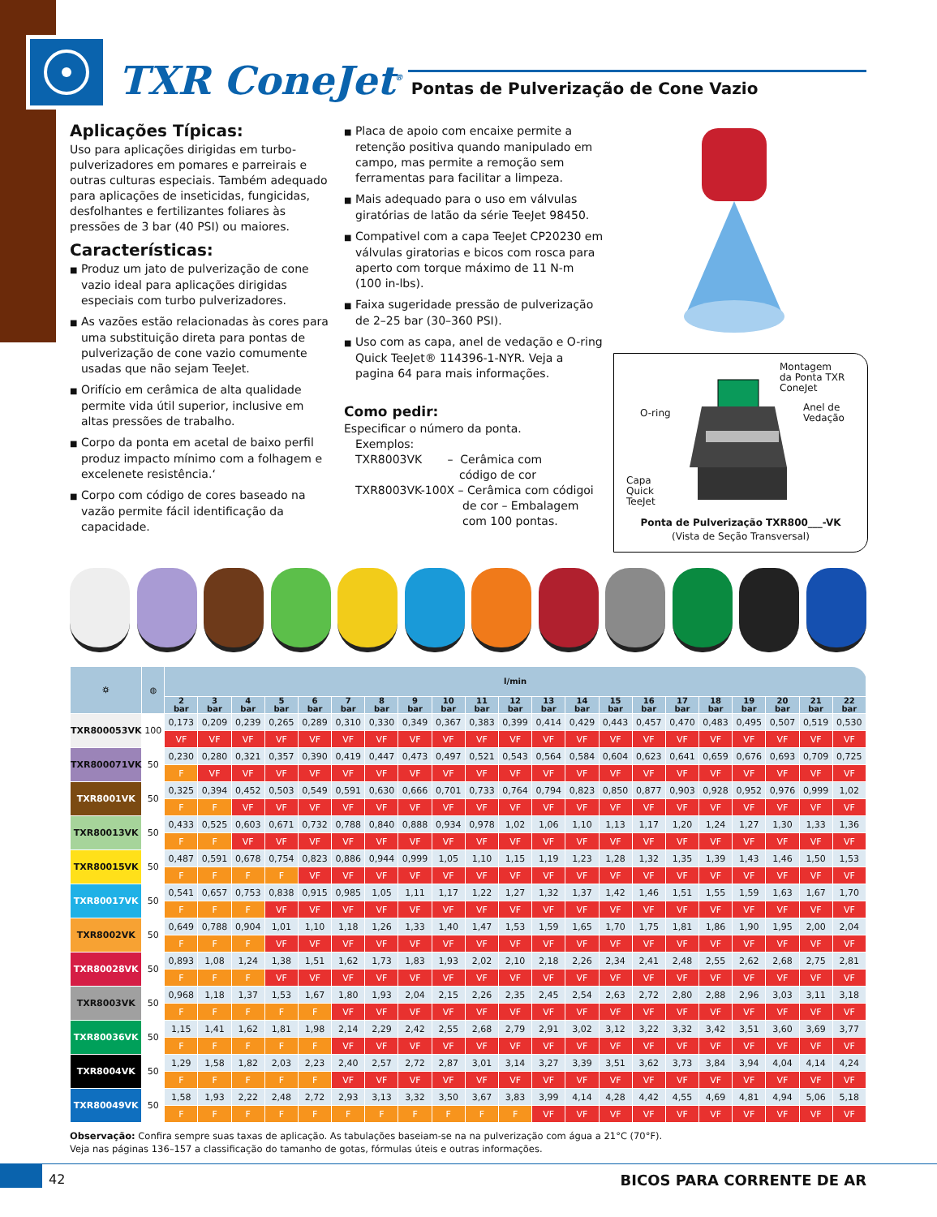TXR ConeJet<sup>®</sup>
Pontas de Pulverização de Cone Vazio
Aplicações Típicas:
Uso para aplicações dirigidas em turbo-pulverizadores em pomares e parreirais e outras culturas especiais. Também adequado para aplicações de inseticidas, fungicidas, desfolhantes e fertilizantes foliares às pressões de 3 bar (40 PSI) ou maiores.
Características:
■ Produz um jato de pulverização de cone vazio ideal para aplicações dirigidas especiais com turbo pulverizadores.
■ As vazões estão relacionadas às cores para uma substituição direta para pontas de pulverização de cone vazio comumente usadas que não sejam TeeJet.
■ Orifício em cerâmica de alta qualidade permite vida útil superior, inclusive em altas pressões de trabalho.
■ Corpo da ponta em acetal de baixo perfil produz impacto mínimo com a folhagem e excelenete resistência.‘
■ Corpo com código de cores baseado na vazão permite fácil identificação da capacidade.
■ Placa de apoio com encaixe permite a retenção positiva quando manipulado em campo, mas permite a remoção sem ferramentas para facilitar a limpeza.
■ Mais adequado para o uso em válvulas giratórias de latão da série TeeJet 98450.
■ Compativel com a capa TeeJet CP20230 em válvulas giratorias e bicos com rosca para aperto com torque máximo de 11 N-m (100 in-lbs).
■ Faixa sugeridade pressão de pulverização de 2–25 bar (30–360 PSI).
■ Uso com as capa, anel de vedação e O-ring Quick TeeJet® 114396-1-NYR. Veja a pagina 64 para mais informações.
Como pedir:
Especificar o número da ponta.
Exemplos:
TXR8003VK – Cerâmica com
código de cor
TXR8003VK-100X – Cerâmica com códigoi
de cor – Embalagem
com 100 pontas.
Montagem
da Ponta TXR
ConeJet
O-ring
Anel de
Vedação
Capa
Quick
TeeJet
Ponta de Pulverização TXR800___-VK
(Vista de Seção Transversal)
| ⛭ | ◍ | l/min | | | | | | | | | | | | | | | | | | | | |
| --- | --- | --- | --- | --- | --- | --- | --- | --- | --- | --- | --- | --- | --- | --- | --- | --- | --- | --- | --- | --- | --- | --- |
| | | 2 bar | 3 bar | 4 bar | 5 bar | 6 bar | 7 bar | 8 bar | 9 bar | 10 bar | 11 bar | 12 bar | 13 bar | 14 bar | 15 bar | 16 bar | 17 bar | 18 bar | 19 bar | 20 bar | 21 bar | 22 bar |
| TXR800053VK | 100 | 0,173 | 0,209 | 0,239 | 0,265 | 0,289 | 0,310 | 0,330 | 0,349 | 0,367 | 0,383 | 0,399 | 0,414 | 0,429 | 0,443 | 0,457 | 0,470 | 0,483 | 0,495 | 0,507 | 0,519 | 0,530 |
| | | VF | VF | VF | VF | VF | VF | VF | VF | VF | VF | VF | VF | VF | VF | VF | VF | VF | VF | VF | VF | VF |
| TXR800071VK | 50 | 0,230 | 0,280 | 0,321 | 0,357 | 0,390 | 0,419 | 0,447 | 0,473 | 0,497 | 0,521 | 0,543 | 0,564 | 0,584 | 0,604 | 0,623 | 0,641 | 0,659 | 0,676 | 0,693 | 0,709 | 0,725 |
| | | F | VF | VF | VF | VF | VF | VF | VF | VF | VF | VF | VF | VF | VF | VF | VF | VF | VF | VF | VF | VF |
| TXR8001VK | 50 | 0,325 | 0,394 | 0,452 | 0,503 | 0,549 | 0,591 | 0,630 | 0,666 | 0,701 | 0,733 | 0,764 | 0,794 | 0,823 | 0,850 | 0,877 | 0,903 | 0,928 | 0,952 | 0,976 | 0,999 | 1,02 |
| | | F | F | VF | VF | VF | VF | VF | VF | VF | VF | VF | VF | VF | VF | VF | VF | VF | VF | VF | VF | VF |
| TXR80013VK | 50 | 0,433 | 0,525 | 0,603 | 0,671 | 0,732 | 0,788 | 0,840 | 0,888 | 0,934 | 0,978 | 1,02 | 1,06 | 1,10 | 1,13 | 1,17 | 1,20 | 1,24 | 1,27 | 1,30 | 1,33 | 1,36 |
| | | F | F | VF | VF | VF | VF | VF | VF | VF | VF | VF | VF | VF | VF | VF | VF | VF | VF | VF | VF | VF |
| TXR80015VK | 50 | 0,487 | 0,591 | 0,678 | 0,754 | 0,823 | 0,886 | 0,944 | 0,999 | 1,05 | 1,10 | 1,15 | 1,19 | 1,23 | 1,28 | 1,32 | 1,35 | 1,39 | 1,43 | 1,46 | 1,50 | 1,53 |
| | | F | F | F | F | VF | VF | VF | VF | VF | VF | VF | VF | VF | VF | VF | VF | VF | VF | VF | VF | VF |
| TXR80017VK | 50 | 0,541 | 0,657 | 0,753 | 0,838 | 0,915 | 0,985 | 1,05 | 1,11 | 1,17 | 1,22 | 1,27 | 1,32 | 1,37 | 1,42 | 1,46 | 1,51 | 1,55 | 1,59 | 1,63 | 1,67 | 1,70 |
| | | F | F | F | VF | VF | VF | VF | VF | VF | VF | VF | VF | VF | VF | VF | VF | VF | VF | VF | VF | VF |
| TXR8002VK | 50 | 0,649 | 0,788 | 0,904 | 1,01 | 1,10 | 1,18 | 1,26 | 1,33 | 1,40 | 1,47 | 1,53 | 1,59 | 1,65 | 1,70 | 1,75 | 1,81 | 1,86 | 1,90 | 1,95 | 2,00 | 2,04 |
| | | F | F | F | VF | VF | VF | VF | VF | VF | VF | VF | VF | VF | VF | VF | VF | VF | VF | VF | VF | VF |
| TXR80028VK | 50 | 0,893 | 1,08 | 1,24 | 1,38 | 1,51 | 1,62 | 1,73 | 1,83 | 1,93 | 2,02 | 2,10 | 2,18 | 2,26 | 2,34 | 2,41 | 2,48 | 2,55 | 2,62 | 2,68 | 2,75 | 2,81 |
| | | F | F | F | VF | VF | VF | VF | VF | VF | VF | VF | VF | VF | VF | VF | VF | VF | VF | VF | VF | VF |
| TXR8003VK | 50 | 0,968 | 1,18 | 1,37 | 1,53 | 1,67 | 1,80 | 1,93 | 2,04 | 2,15 | 2,26 | 2,35 | 2,45 | 2,54 | 2,63 | 2,72 | 2,80 | 2,88 | 2,96 | 3,03 | 3,11 | 3,18 |
| | | F | F | F | F | F | VF | VF | VF | VF | VF | VF | VF | VF | VF | VF | VF | VF | VF | VF | VF | VF |
| TXR80036VK | 50 | 1,15 | 1,41 | 1,62 | 1,81 | 1,98 | 2,14 | 2,29 | 2,42 | 2,55 | 2,68 | 2,79 | 2,91 | 3,02 | 3,12 | 3,22 | 3,32 | 3,42 | 3,51 | 3,60 | 3,69 | 3,77 |
| | | F | F | F | F | F | VF | VF | VF | VF | VF | VF | VF | VF | VF | VF | VF | VF | VF | VF | VF | VF |
| TXR8004VK | 50 | 1,29 | 1,58 | 1,82 | 2,03 | 2,23 | 2,40 | 2,57 | 2,72 | 2,87 | 3,01 | 3,14 | 3,27 | 3,39 | 3,51 | 3,62 | 3,73 | 3,84 | 3,94 | 4,04 | 4,14 | 4,24 |
| | | F | F | F | F | F | VF | VF | VF | VF | VF | VF | VF | VF | VF | VF | VF | VF | VF | VF | VF | VF |
| TXR80049VK | 50 | 1,58 | 1,93 | 2,22 | 2,48 | 2,72 | 2,93 | 3,13 | 3,32 | 3,50 | 3,67 | 3,83 | 3,99 | 4,14 | 4,28 | 4,42 | 4,55 | 4,69 | 4,81 | 4,94 | 5,06 | 5,18 |
| | | F | F | F | F | F | F | F | F | F | F | F | VF | VF | VF | VF | VF | VF | VF | VF | VF | VF |
Observação: Confira sempre suas taxas de aplicação. As tabulações baseiam-se na na pulverização com água a 21°C (70°F).
Veja nas páginas 136–157 a classificação do tamanho de gotas, fórmulas úteis e outras informações.
42 BICOS PARA CORRENTE DE AR